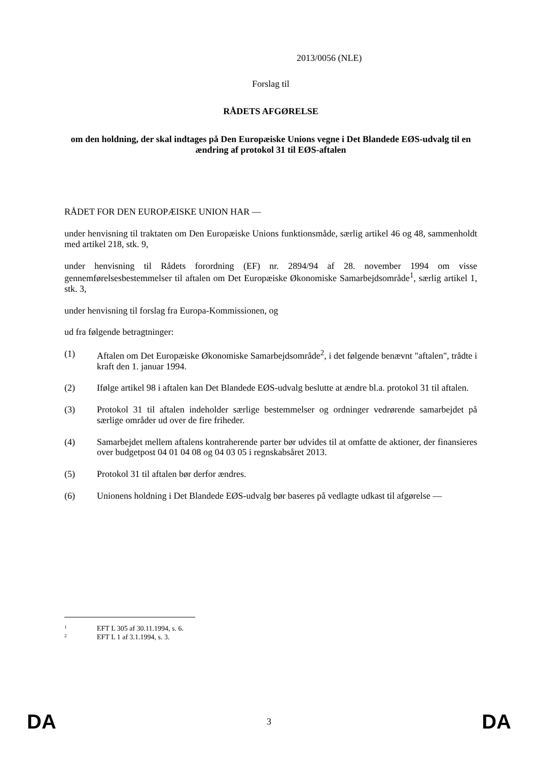2013/0056 (NLE)
Forslag til
RÅDETS AFGØRELSE
om den holdning, der skal indtages på Den Europæiske Unions vegne i Det Blandede EØS-udvalg til en ændring af protokol 31 til EØS-aftalen
RÅDET FOR DEN EUROPÆISKE UNION HAR —
under henvisning til traktaten om Den Europæiske Unions funktionsmåde, særlig artikel 46 og 48, sammenholdt med artikel 218, stk. 9,
under henvisning til Rådets forordning (EF) nr. 2894/94 af 28. november 1994 om visse gennemførelsesbestemmelser til aftalen om Det Europæiske Økonomiske Samarbejdsområde<sup>1</sup>, særlig artikel 1, stk. 3,
under henvisning til forslag fra Europa-Kommissionen, og
ud fra følgende betragtninger:
(1)
Aftalen om Det Europæiske Økonomiske Samarbejdsområde<sup>2</sup>, i det følgende benævnt "aftalen", trådte i kraft den 1. januar 1994.
(2)
Ifølge artikel 98 i aftalen kan Det Blandede EØS-udvalg beslutte at ændre bl.a. protokol 31 til aftalen.
(3)
Protokol 31 til aftalen indeholder særlige bestemmelser og ordninger vedrørende samarbejdet på særlige områder ud over de fire friheder.
(4)
Samarbejdet mellem aftalens kontraherende parter bør udvides til at omfatte de aktioner, der finansieres over budgetpost 04 01 04 08 og 04 03 05 i regnskabsåret 2013.
(5)
Protokol 31 til aftalen bør derfor ændres.
(6)
Unionens holdning i Det Blandede EØS-udvalg bør baseres på vedlagte udkast til afgørelse —
<sup>1</sup> EFT L 305 af 30.11.1994, s. 6.
<sup>2</sup> EFT L 1 af 3.1.1994, s. 3.
DA 3 DA